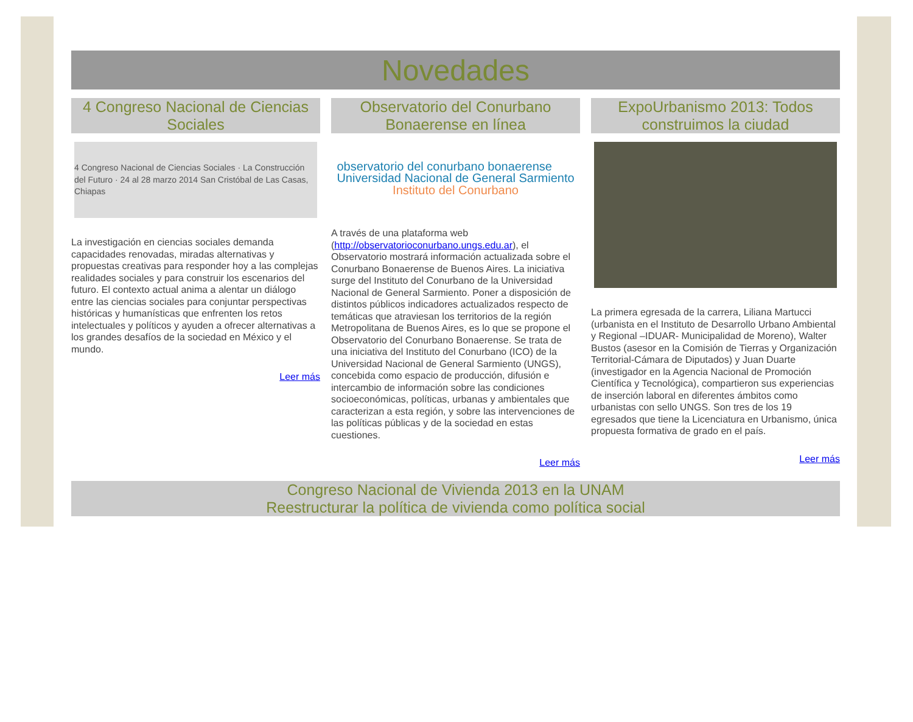Novedades
4 Congreso Nacional de Ciencias Sociales
4 Congreso Nacional de Ciencias Sociales · La Construcción del Futuro · 24 al 28 marzo 2014 San Cristóbal de Las Casas, Chiapas
La investigación en ciencias sociales demanda capacidades renovadas, miradas alternativas y propuestas creativas para responder hoy a las complejas realidades sociales y para construir los escenarios del futuro. El contexto actual anima a alentar un diálogo entre las ciencias sociales para conjuntar perspectivas históricas y humanísticas que enfrenten los retos intelectuales y políticos y ayuden a ofrecer alternativas a los grandes desafíos de la sociedad en México y el mundo.
Leer más
Observatorio del Conurbano Bonaerense en línea
observatorio del conurbano bonaerense
Universidad Nacional de General Sarmiento
Instituto del Conurbano
A través de una plataforma web (http://observatorioconurbano.ungs.edu.ar), el Observatorio mostrará información actualizada sobre el Conurbano Bonaerense de Buenos Aires. La iniciativa surge del Instituto del Conurbano de la Universidad Nacional de General Sarmiento. Poner a disposición de distintos públicos indicadores actualizados respecto de temáticas que atraviesan los territorios de la región Metropolitana de Buenos Aires, es lo que se propone el Observatorio del Conurbano Bonaerense. Se trata de una iniciativa del Instituto del Conurbano (ICO) de la Universidad Nacional de General Sarmiento (UNGS), concebida como espacio de producción, difusión e intercambio de información sobre las condiciones socioeconómicas, políticas, urbanas y ambientales que caracterizan a esta región, y sobre las intervenciones de las políticas públicas y de la sociedad en estas cuestiones.
Leer más
ExpoUrbanismo 2013: Todos construimos la ciudad
La primera egresada de la carrera, Liliana Martucci (urbanista en el Instituto de Desarrollo Urbano Ambiental y Regional –IDUAR- Municipalidad de Moreno), Walter Bustos (asesor en la Comisión de Tierras y Organización Territorial-Cámara de Diputados) y Juan Duarte (investigador en la Agencia Nacional de Promoción Científica y Tecnológica), compartieron sus experiencias de inserción laboral en diferentes ámbitos como urbanistas con sello UNGS. Son tres de los 19 egresados que tiene la Licenciatura en Urbanismo, única propuesta formativa de grado en el país.
Leer más
Congreso Nacional de Vivienda 2013 en la UNAM
Reestructurar la política de vivienda como política social